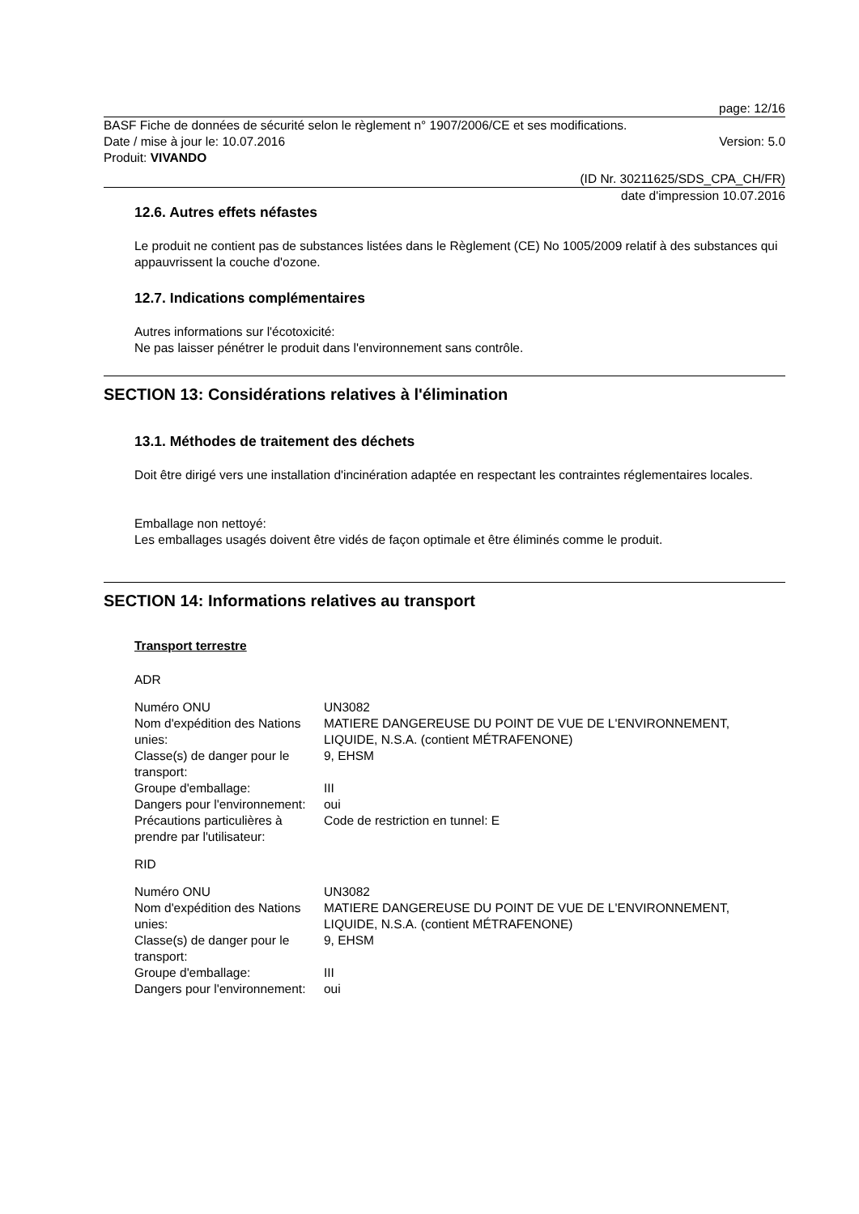page: 12/16
BASF Fiche de données de sécurité selon le règlement n° 1907/2006/CE et ses modifications.
Date / mise à jour le: 10.07.2016 Version: 5.0
Produit: VIVANDO
(ID Nr. 30211625/SDS_CPA_CH/FR)
date d'impression 10.07.2016
12.6. Autres effets néfastes
Le produit ne contient pas de substances listées dans le Règlement (CE) No 1005/2009 relatif à des substances qui appauvrissent la couche d'ozone.
12.7. Indications complémentaires
Autres informations sur l'écotoxicité:
Ne pas laisser pénétrer le produit dans l'environnement sans contrôle.
SECTION 13: Considérations relatives à l'élimination
13.1. Méthodes de traitement des déchets
Doit être dirigé vers une installation d'incinération adaptée en respectant les contraintes réglementaires locales.
Emballage non nettoyé:
Les emballages usagés doivent être vidés de façon optimale et être éliminés comme le produit.
SECTION 14: Informations relatives au transport
Transport terrestre
ADR
| Numéro ONU | UN3082 |
| Nom d'expédition des Nations unies: | MATIERE DANGEREUSE DU POINT DE VUE DE L'ENVIRONNEMENT, LIQUIDE, N.S.A. (contient MÉTRAFENONE) |
| Classe(s) de danger pour le transport: | 9, EHSM |
| Groupe d'emballage: | III |
| Dangers pour l'environnement: | oui |
| Précautions particulières à prendre par l'utilisateur: | Code de restriction en tunnel: E |
RID
| Numéro ONU | UN3082 |
| Nom d'expédition des Nations unies: | MATIERE DANGEREUSE DU POINT DE VUE DE L'ENVIRONNEMENT, LIQUIDE, N.S.A. (contient MÉTRAFENONE) |
| Classe(s) de danger pour le transport: | 9, EHSM |
| Groupe d'emballage: | III |
| Dangers pour l'environnement: | oui |